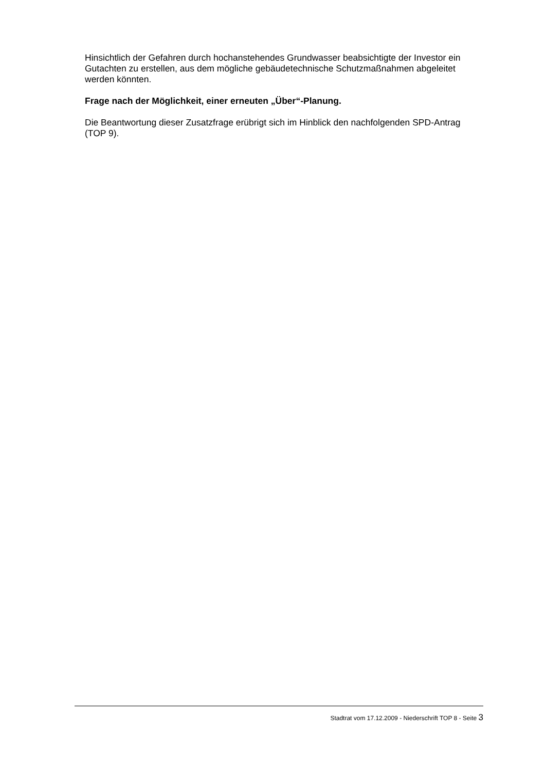Hinsichtlich der Gefahren durch hochanstehendes Grundwasser beabsichtigte der Investor ein Gutachten zu erstellen, aus dem mögliche gebäudetechnische Schutzmaßnahmen abgeleitet werden könnten.
Frage nach der Möglichkeit, einer erneuten „Über“-Planung.
Die Beantwortung dieser Zusatzfrage erübrigt sich im Hinblick den nachfolgenden SPD-Antrag (TOP 9).
Stadtrat vom 17.12.2009 - Niederschrift TOP 8 - Seite 3